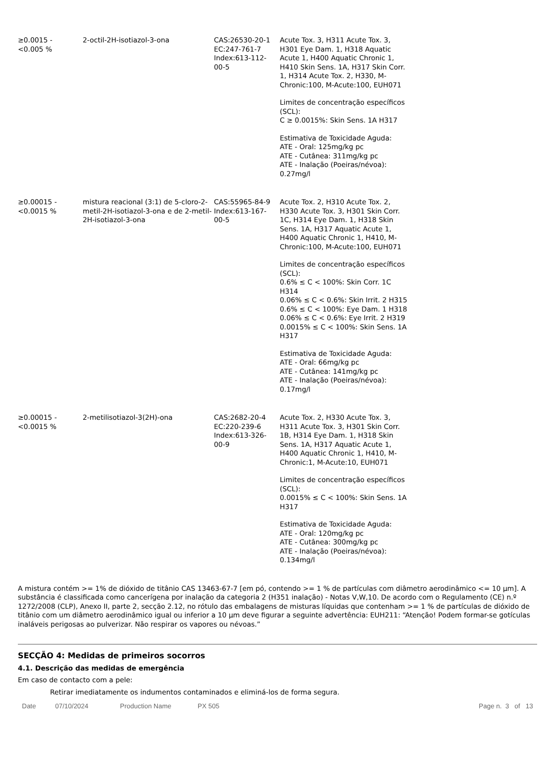| ≥0.0015 - <0.005 % | 2-octil-2H-isotiazol-3-ona | CAS:26530-20-1 EC:247-761-7 Index:613-112- 00-5 | Acute Tox. 3, H311 Acute Tox. 3, H301 Eye Dam. 1, H318 Aquatic Acute 1, H400 Aquatic Chronic 1, H410 Skin Sens. 1A, H317 Skin Corr. 1, H314 Acute Tox. 2, H330, M-Chronic:100, M-Acute:100, EUH071 Limites de concentração específicos (SCL): C ≥ 0.0015%: Skin Sens. 1A H317 Estimativa de Toxicidade Aguda: ATE - Oral: 125mg/kg pc ATE - Cutânea: 311mg/kg pc ATE - Inalação (Poeiras/névoa): 0.27mg/l |
| ≥0.00015 - <0.0015 % | mistura reacional (3:1) de 5-cloro-2-metil-2H-isotiazol-3-ona e de 2-metil-2H-isotiazol-3-ona | CAS:55965-84-9 Index:613-167- 00-5 | Acute Tox. 2, H310 Acute Tox. 2, H330 Acute Tox. 3, H301 Skin Corr. 1C, H314 Eye Dam. 1, H318 Skin Sens. 1A, H317 Aquatic Acute 1, H400 Aquatic Chronic 1, H410, M-Chronic:100, M-Acute:100, EUH071 Limites de concentração específicos (SCL): 0.6% ≤ C < 100%: Skin Corr. 1C H314 0.06% ≤ C < 0.6%: Skin Irrit. 2 H315 0.6% ≤ C < 100%: Eye Dam. 1 H318 0.06% ≤ C < 0.6%: Eye Irrit. 2 H319 0.0015% ≤ C < 100%: Skin Sens. 1A H317 Estimativa de Toxicidade Aguda: ATE - Oral: 66mg/kg pc ATE - Cutânea: 141mg/kg pc ATE - Inalação (Poeiras/névoa): 0.17mg/l |
| ≥0.00015 - <0.0015 % | 2-metilisotiazol-3(2H)-ona | CAS:2682-20-4 EC:220-239-6 Index:613-326- 00-9 | Acute Tox. 2, H330 Acute Tox. 3, H311 Acute Tox. 3, H301 Skin Corr. 1B, H314 Eye Dam. 1, H318 Skin Sens. 1A, H317 Aquatic Acute 1, H400 Aquatic Chronic 1, H410, M-Chronic:1, M-Acute:10, EUH071 Limites de concentração específicos (SCL): 0.0015% ≤ C < 100%: Skin Sens. 1A H317 Estimativa de Toxicidade Aguda: ATE - Oral: 120mg/kg pc ATE - Cutânea: 300mg/kg pc ATE - Inalação (Poeiras/névoa): 0.134mg/l |
A mistura contém >= 1% de dióxido de titânio CAS 13463-67-7 [em pó, contendo >= 1 % de partículas com diâmetro aerodinâmico <= 10 µm]. A substância é classificada como cancerígena por inalação da categoria 2 (H351 inalação) - Notas V,W,10. De acordo com o Regulamento (CE) n.º 1272/2008 (CLP), Anexo II, parte 2, secção 2.12, no rótulo das embalagens de misturas líquidas que contenham >= 1 % de partículas de dióxido de titânio com um diâmetro aerodinâmico igual ou inferior a 10 µm deve figurar a seguinte advertência: EUH211: “Atenção! Podem formar-se gotículas inaláveis perigosas ao pulverizar. Não respirar os vapores ou névoas.”
SECÇÃO 4: Medidas de primeiros socorros
4.1. Descrição das medidas de emergência
Em caso de contacto com a pele:
Retirar imediatamente os indumentos contaminados e eliminá-los de forma segura.
Date 07/10/2024 Production Name PX 505 Page n. 3 of 13